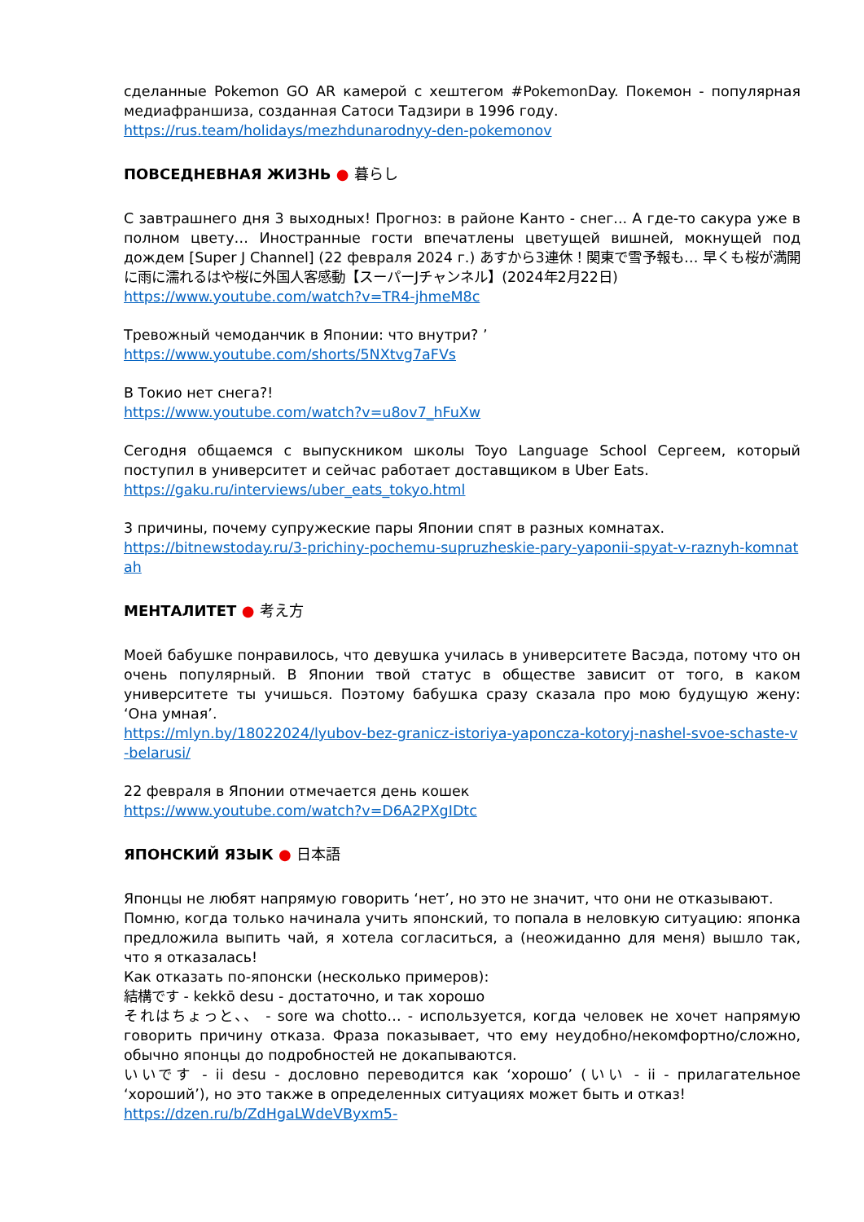сделанные Pokemon GO AR камерой с хештегом #PokemonDay. Покемон - популярная медиафраншиза, созданная Сатоси Тадзири в 1996 году.
https://rus.team/holidays/mezhdunarodnyy-den-pokemonov
ПОВСЕДНЕВНАЯ ЖИЗНЬ ● 暮らし
С завтрашнего дня 3 выходных! Прогноз: в районе Канто - снег... А где-то сакура уже в полном цвету… Иностранные гости впечатлены цветущей вишней, мокнущей под дождем [Super J Channel] (22 февраля 2024 г.) あすから3連休！関東で雪予報も… 早くも桜が満開に雨に濡れるはや桜に外国人客感動【スーパーJチャンネル】(2024年2月22日)
https://www.youtube.com/watch?v=TR4-jhmeM8c
Тревожный чемоданчик в Японии: что внутри? ’
https://www.youtube.com/shorts/5NXtvg7aFVs
В Токио нет снега?!
https://www.youtube.com/watch?v=u8ov7_hFuXw
Сегодня общаемся с выпускником школы Toyo Language School Сергеем, который поступил в университет и сейчас работает доставщиком в Uber Eats.
https://gaku.ru/interviews/uber_eats_tokyo.html
3 причины, почему супружеские пары Японии спят в разных комнатах.
https://bitnewstoday.ru/3-prichiny-pochemu-supruzheskie-pary-yaponii-spyat-v-raznyh-komnatah
МЕНТАЛИТЕТ ● 考え方
Моей бабушке понравилось, что девушка училась в университете Васэда, потому что он очень популярный. В Японии твой статус в обществе зависит от того, в каком университете ты учишься. Поэтому бабушка сразу сказала про мою будущую жену: ‘Она умная’.
https://mlyn.by/18022024/lyubov-bez-granicz-istoriya-yaponcza-kotoryj-nashel-svoe-schaste-v-belarusi/
22 февраля в Японии отмечается день кошек
https://www.youtube.com/watch?v=D6A2PXgIDtc
ЯПОНСКИЙ ЯЗЫК ● 日本語
Японцы не любят напрямую говорить ‘нет’, но это не значит, что они не отказывают.
Помню, когда только начинала учить японский, то попала в неловкую ситуацию: японка предложила выпить чай, я хотела согласиться, а (неожиданно для меня) вышло так, что я отказалась!
Как отказать по-японски (несколько примеров):
結構です - kekkō desu - достаточно, и так хорошо
それはちょっと、、 - sore wa chotto… - используется, когда человек не хочет напрямую говорить причину отказа. Фраза показывает, что ему неудобно/некомфортно/сложно, обычно японцы до подробностей не докапываются.
いいです - ii desu - дословно переводится как ‘хорошо’ (いい - ii - прилагательное ‘хороший’), но это также в определенных ситуациях может быть и отказ!
https://dzen.ru/b/ZdHgaLWdeVByxm5-